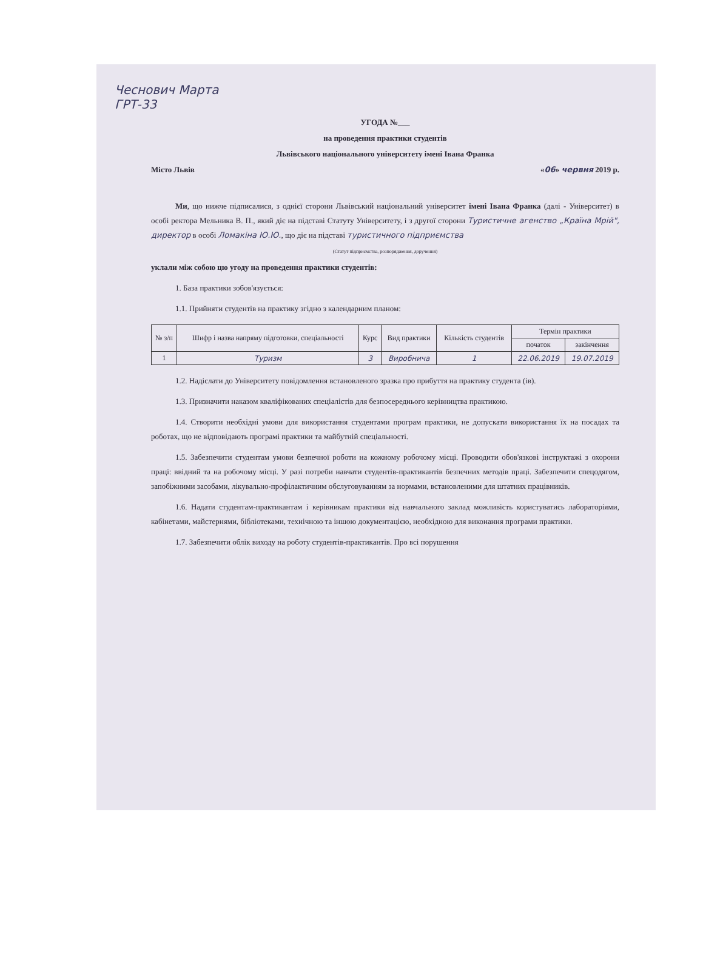Чеснович Марта
ГРТ-33
УГОДА №___
на проведення практики студентів
Львівського національного університету імені Івана Франка
Місто Львів «06» червня 2019 р.
Ми, що нижче підписалися, з однієї сторони Львівський національний університет імені Івана Франка (далі - Університет) в особі ректора Мельника В. П., який діє на підставі Статуту Університету, і з другої сторони Туристичне агенство „Країна Мрій", директор в особі Ломакіна Ю.Ю., що діє на підставі туристичного підприємства
(Статут підприємства, розпорядження, доручення)
уклали між собою цю угоду на проведення практики студентів:
1. База практики зобов'язується:
1.1. Прийняти студентів на практику згідно з календарним планом:
| № з/п | Шифр і назва напряму підготовки, спеціальності | Курс | Вид практики | Кількість студентів | Термін практики | |
| --- | --- | --- | --- | --- | --- | --- |
| | | | | | початок | закінчення |
| 1 | Туризм | 3 | Виробнича | 1 | 22.06.2019 | 19.07.2019 |
1.2. Надіслати до Університету повідомлення встановленого зразка про прибуття на практику студента (ів).
1.3. Призначити наказом кваліфікованих спеціалістів для безпосереднього керівництва практикою.
1.4. Створити необхідні умови для використання студентами програм практики, не допускати використання їх на посадах та роботах, що не відповідають програмі практики та майбутній спеціальності.
1.5. Забезпечити студентам умови безпечної роботи на кожному робочому місці. Проводити обов'язкові інструктажі з охорони праці: ввідний та на робочому місці. У разі потреби навчати студентів-практикантів безпечних методів праці. Забезпечити спецодягом, запобіжними засобами, лікувально-профілактичним обслуговуванням за нормами, встановленими для штатних працівників.
1.6. Надати студентам-практикантам і керівникам практики від навчального заклад можливість користуватись лабораторіями, кабінетами, майстернями, бібліотеками, технічною та іншою документацією, необхідною для виконання програми практики.
1.7. Забезпечити облік виходу на роботу студентів-практикантів. Про всі порушення